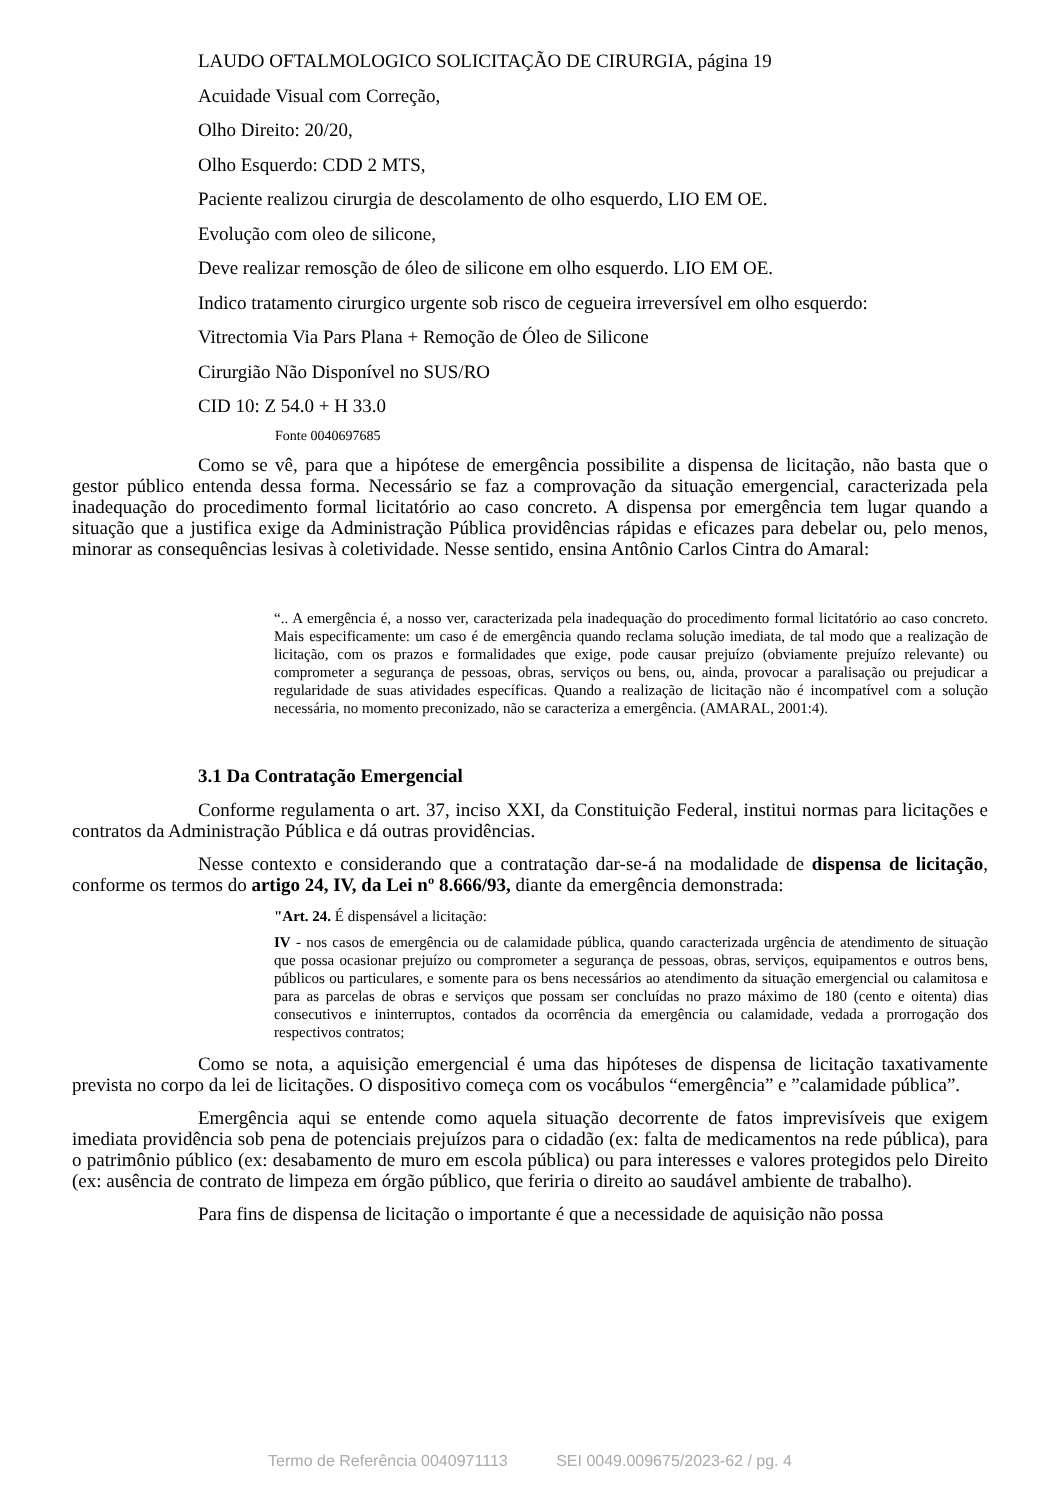LAUDO OFTALMOLOGICO SOLICITAÇÃO DE CIRURGIA, página 19
Acuidade Visual com Correção,
Olho Direito: 20/20,
Olho Esquerdo: CDD 2 MTS,
Paciente realizou cirurgia de descolamento de olho esquerdo, LIO EM OE.
Evolução com oleo de silicone,
Deve realizar remosção de óleo de silicone em olho esquerdo. LIO EM OE.
Indico tratamento cirurgico urgente sob risco de cegueira irreversível em olho esquerdo:
Vitrectomia Via Pars Plana + Remoção de Óleo de Silicone
Cirurgião Não Disponível no SUS/RO
CID 10: Z 54.0 + H 33.0
Fonte 0040697685
Como se vê, para que a hipótese de emergência possibilite a dispensa de licitação, não basta que o gestor público entenda dessa forma. Necessário se faz a comprovação da situação emergencial, caracterizada pela inadequação do procedimento formal licitatório ao caso concreto. A dispensa por emergência tem lugar quando a situação que a justifica exige da Administração Pública providências rápidas e eficazes para debelar ou, pelo menos, minorar as consequências lesivas à coletividade. Nesse sentido, ensina Antônio Carlos Cintra do Amaral:
“.. A emergência é, a nosso ver, caracterizada pela inadequação do procedimento formal licitatório ao caso concreto. Mais especificamente: um caso é de emergência quando reclama solução imediata, de tal modo que a realização de licitação, com os prazos e formalidades que exige, pode causar prejuízo (obviamente prejuízo relevante) ou comprometer a segurança de pessoas, obras, serviços ou bens, ou, ainda, provocar a paralisação ou prejudicar a regularidade de suas atividades específicas. Quando a realização de licitação não é incompatível com a solução necessária, no momento preconizado, não se caracteriza a emergência. (AMARAL, 2001:4).
3.1 Da Contratação Emergencial
Conforme regulamenta o art. 37, inciso XXI, da Constituição Federal, institui normas para licitações e contratos da Administração Pública e dá outras providências.
Nesse contexto e considerando que a contratação dar-se-á na modalidade de dispensa de licitação, conforme os termos do artigo 24, IV, da Lei nº 8.666/93, diante da emergência demonstrada:
"Art. 24. É dispensável a licitação:
IV - nos casos de emergência ou de calamidade pública, quando caracterizada urgência de atendimento de situação que possa ocasionar prejuízo ou comprometer a segurança de pessoas, obras, serviços, equipamentos e outros bens, públicos ou particulares, e somente para os bens necessários ao atendimento da situação emergencial ou calamitosa e para as parcelas de obras e serviços que possam ser concluídas no prazo máximo de 180 (cento e oitenta) dias consecutivos e ininterruptos, contados da ocorrência da emergência ou calamidade, vedada a prorrogação dos respectivos contratos;
Como se nota, a aquisição emergencial é uma das hipóteses de dispensa de licitação taxativamente prevista no corpo da lei de licitações. O dispositivo começa com os vocábulos “emergência” e ”calamidade pública”.
Emergência aqui se entende como aquela situação decorrente de fatos imprevisíveis que exigem imediata providência sob pena de potenciais prejuízos para o cidadão (ex: falta de medicamentos na rede pública), para o patrimônio público (ex: desabamento de muro em escola pública) ou para interesses e valores protegidos pelo Direito (ex: ausência de contrato de limpeza em órgão público, que feriria o direito ao saudável ambiente de trabalho).
Para fins de dispensa de licitação o importante é que a necessidade de aquisição não possa
Termo de Referência 0040971113 SEI 0049.009675/2023-62 / pg. 4